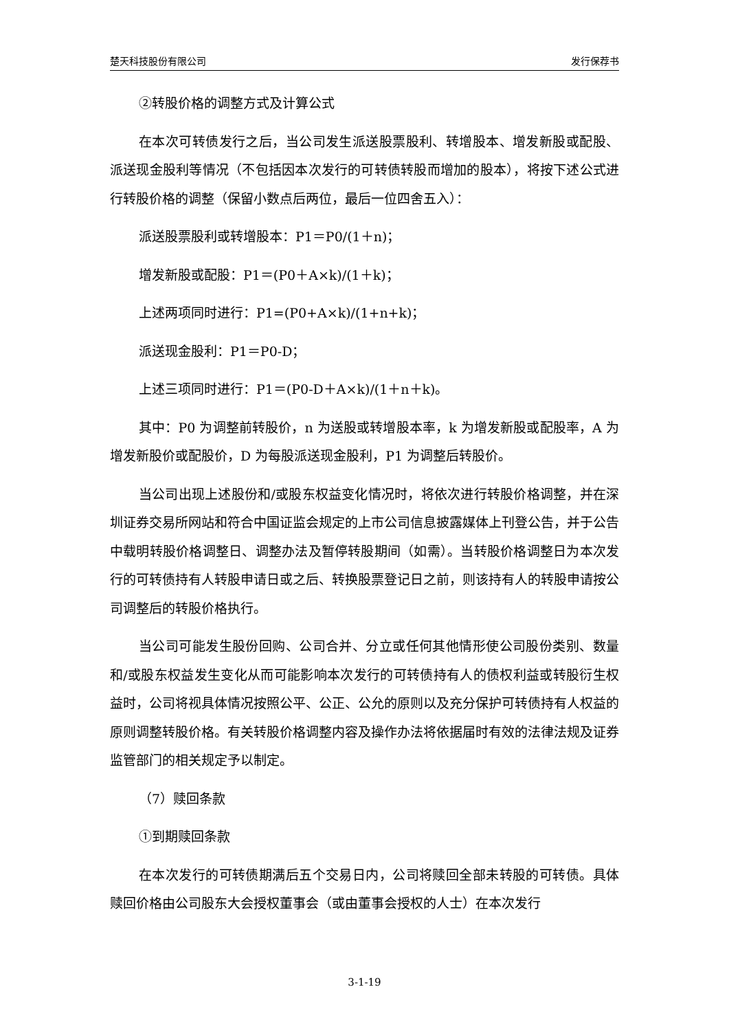楚天科技股份有限公司 发行保荐书
②转股价格的调整方式及计算公式
在本次可转债发行之后，当公司发生派送股票股利、转增股本、增发新股或配股、派送现金股利等情况（不包括因本次发行的可转债转股而增加的股本），将按下述公式进行转股价格的调整（保留小数点后两位，最后一位四舍五入）：
派送股票股利或转增股本：P1＝P0/(1＋n)；
增发新股或配股：P1＝(P0＋A×k)/(1＋k)；
上述两项同时进行：P1=(P0+A×k)/(1+n+k)；
派送现金股利：P1＝P0-D；
上述三项同时进行：P1＝(P0-D＋A×k)/(1＋n＋k)。
其中：P0 为调整前转股价，n 为送股或转增股本率，k 为增发新股或配股率，A 为增发新股价或配股价，D 为每股派送现金股利，P1 为调整后转股价。
当公司出现上述股份和/或股东权益变化情况时，将依次进行转股价格调整，并在深圳证券交易所网站和符合中国证监会规定的上市公司信息披露媒体上刊登公告，并于公告中载明转股价格调整日、调整办法及暂停转股期间（如需）。当转股价格调整日为本次发行的可转债持有人转股申请日或之后、转换股票登记日之前，则该持有人的转股申请按公司调整后的转股价格执行。
当公司可能发生股份回购、公司合并、分立或任何其他情形使公司股份类别、数量和/或股东权益发生变化从而可能影响本次发行的可转债持有人的债权利益或转股衍生权益时，公司将视具体情况按照公平、公正、公允的原则以及充分保护可转债持有人权益的原则调整转股价格。有关转股价格调整内容及操作办法将依据届时有效的法律法规及证券监管部门的相关规定予以制定。
（7）赎回条款
①到期赎回条款
在本次发行的可转债期满后五个交易日内，公司将赎回全部未转股的可转债。具体赎回价格由公司股东大会授权董事会（或由董事会授权的人士）在本次发行
3-1-19